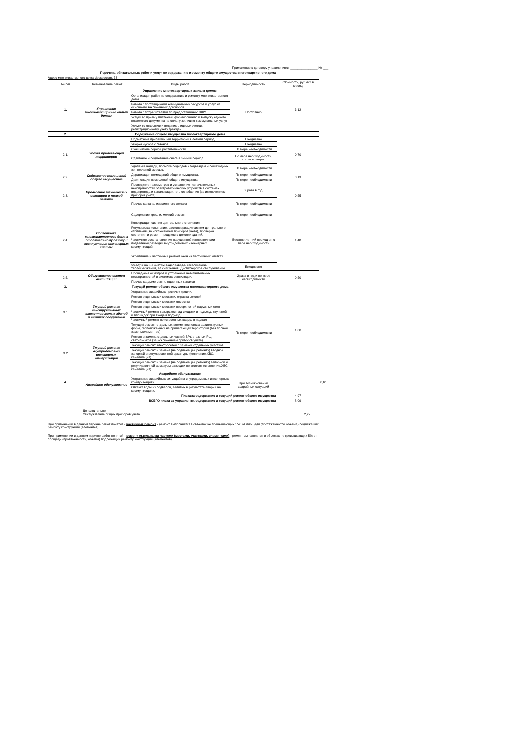Приложение к договору управления от _______________ № ___
Перечень обязательных работ и услуг по содержанию и ремонту общего имущества многоквартирного дома
Адрес многоквартирного дома Московская, 53
| № п/п | Наименование работ | Виды работ | Периодичность | Стоимость, руб./м2 в месяц | |
| --- | --- | --- | --- | --- | --- |
| 1. | Управление многоквартирным жилым домом | | | 3,12 | |
| | Управление многоквартирным жилым домом | Организация работ по содержанию и ремонту многоквартирного дома. | Постоянно | | |
| | | Работа с поставщиками коммунальных ресурсов и услуг на основании заключенных договоров. | | | |
| | | Работа с потребителями по предоставлению ЖКУ. | | | |
| | | Услуги по приему платежей, формированию и выпуску единого платежного документа на оплату жилищно-коммунальных услуг | | | |
| | | Услуги по открытию и ведению лицевых счетов, регистрационному учету граждан | | | |
| 2. | Содержание общего имущества многоквартирного дома | | | | |
| 2.1. | Уборка прилегающей территории | Подметание прилегающей территории в летний период. | Ежедневно | 0,70 | |
| | | Уборка мусора с газонов. | Ежедневно | | |
| | | Скашивание сорной растительности | По мере необходимости | | |
| | | Сдвигание и подметание снега в зимний период. | По мере необходимости, согласно норм. | | |
| | | Удаление наледи, посыпка подходов к подъездам и пешеходных зон песчаной смесью. | По мере необходимости | | |
| 2.2. | Содержание помещений общего имущества | Дератизация помещений общего имущества. | По мере необходимости | 0,13 | |
| | | Дезинсекция помещений общего имущества. | По мере необходимости | | |
| 2.3. | Проведение технических осмотров и мелкий ремонт | Проведение техосмотров и устранение незначительных неисправностей электротехнических устройств,в системах водопровода и канализации,теплоснабжения (за исключением приборов учета). | 2 раза в год | 0,55 | |
| | | Прочистка канализационного лежака | По мере необходимости | | |
| 2.4. | Подготовка многоквартирного дома к отопительному сезону и эксплуатация инженерных систем | Содержание кровли, мелкий ремонт | По мере необходимости | 1,48 | |
| | | Консервация систем центрального отопления. | Весенне-летний период и по мере необходимости | | |
| | | Регулировка,испытание, расконсервация систем центрального отопления (за исключением приборов учета), проверка состояния и ремонт продухов в цоколях зданий. | | | |
| | | Частичное восстановление нарушенной теплоизоляции подвальной разводки внутридомовых инженерных коммуникаций. | | | |
| | | Укрепление и частичный ремонт окон на лестничных клетках | | | |
| | | Обслуживание систем водопровода, канализации, теплоснабжения, эл.снабжения. Диспетчерское обслуживание. | Ежедневно | | |
| 2.5. | Обслуживание систем вентиляции | Проведение осмотров и устранение незначительных неисправностей в системах вентиляции. | 2 раза в год и по мере необходимости | 0,50 | |
| | | Прочистка дымо-вентиляционных каналов | | | |
| 3. | Текущий ремонт общего имущества многоквартирного дома | | | 1,00 | |
| 3.1 | Текущий ремонт конструктивных элементов жилых зданий и внешних сооружений | Устранение аварийных протечек кровли. | По мере необходимости | | |
| | | Ремонт отдельными местами, окраска цоколей. | | | |
| | | Ремонт отдельными местами отмостки | | | |
| | | Ремонт отдельными местами поверхностей наружных стен | | | |
| | | Частичный ремонт козырьков над входами в подъезд, ступеней и площадок при входе в подъезд. | | | |
| | | Частичный ремонт пристроенных входов в подвал | | | |
| | | Текущий ремонт отдельных элементов малых архитектурных форм, расположенных на прилегающей территории (без полной замены элементов) | | | |
| 3.2 | Текущий ремонт внутридомовых инженерных коммуникаций | Ремонт и замена отдельных частей ВРУ, этажных РЩ, светильников (за исключением приборов учета). | | | |
| | | Текущий ремонт электросетей с заменой отдельных участков. | | | |
| | | Текущий ремонт и замена (не подлежащей ремонту) вводной запорной и регулировочной арматуры (отопление,ХВС, канализация) | | | |
| | | Текущий ремонт и замена (не подлежащей ремонту) запорной и регулировочной арматуры разводки по стоякам (отопление,ХВС, канализация). | | | |
| 4. | Аварийное обслуживание | | | | 0,61 |
| | Аварийное обслуживание | Устранение аварийных ситуаций на внутридомовых инженерных коммуникациях. | При возникновении аварийных ситуаций | | |
| | | Откачка воды из подвалов, залитых в результате аварий на коммуникациях. | | | |
| Плата за содержание и текущий ремонт общего имущества | | | | 4,97 | |
| ВСЕГО плата за управление, содержание и текущий ремонт общего имущества | | | | 8,09 | |
| Дополнительно: Обслуживание общих приборов учета | 2,27 |
При применении в данном перечне работ понятия - частичный ремонт - ремонт выполняется в объемах не превышающих 15% от площади (протяженности, объема) подлежащих ремонту конструкций (элементов)
При применении в данном перечне работ понятий - ремонт отдельными частями (местами, участками, элементами) - ремонт выполняется в объемах не превышающих 5% от площади (протяженности, объема) подлежащих ремонту конструкций (элементов)